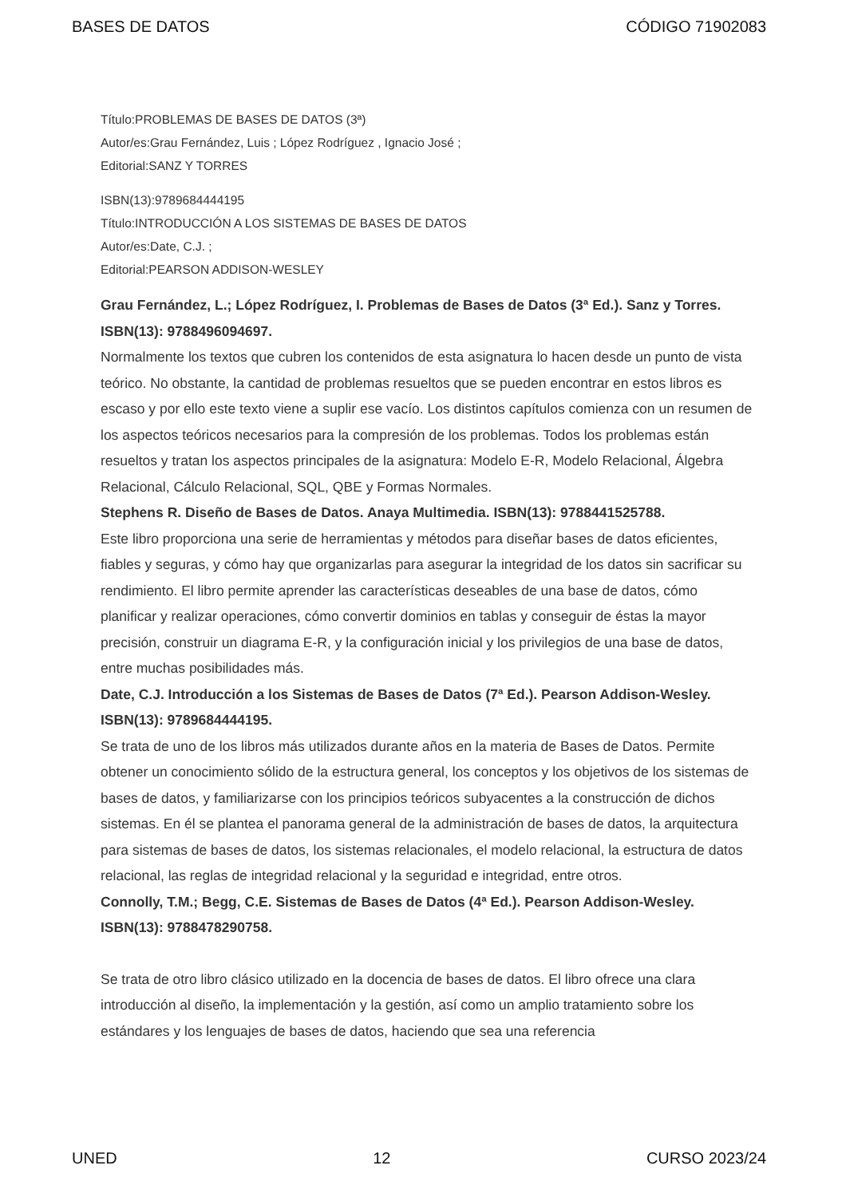BASES DE DATOS CÓDIGO 71902083
Título:PROBLEMAS DE BASES DE DATOS (3ª)
Autor/es:Grau Fernández, Luis ; López Rodríguez , Ignacio José ;
Editorial:SANZ Y TORRES
ISBN(13):9789684444195
Título:INTRODUCCIÓN A LOS SISTEMAS DE BASES DE DATOS
Autor/es:Date, C.J. ;
Editorial:PEARSON ADDISON-WESLEY
Grau Fernández, L.; López Rodríguez, I. Problemas de Bases de Datos (3ª Ed.). Sanz y Torres. ISBN(13): 9788496094697.
Normalmente los textos que cubren los contenidos de esta asignatura lo hacen desde un punto de vista teórico. No obstante, la cantidad de problemas resueltos que se pueden encontrar en estos libros es escaso y por ello este texto viene a suplir ese vacío. Los distintos capítulos comienza con un resumen de los aspectos teóricos necesarios para la compresión de los problemas. Todos los problemas están resueltos y tratan los aspectos principales de la asignatura: Modelo E-R, Modelo Relacional, Álgebra Relacional, Cálculo Relacional, SQL, QBE y Formas Normales.
Stephens R. Diseño de Bases de Datos. Anaya Multimedia. ISBN(13): 9788441525788.
Este libro proporciona una serie de herramientas y métodos para diseñar bases de datos eficientes, fiables y seguras, y cómo hay que organizarlas para asegurar la integridad de los datos sin sacrificar su rendimiento. El libro permite aprender las características deseables de una base de datos, cómo planificar y realizar operaciones, cómo convertir dominios en tablas y conseguir de éstas la mayor precisión, construir un diagrama E-R, y la configuración inicial y los privilegios de una base de datos, entre muchas posibilidades más.
Date, C.J. Introducción a los Sistemas de Bases de Datos (7ª Ed.). Pearson Addison-Wesley. ISBN(13): 9789684444195.
Se trata de uno de los libros más utilizados durante años en la materia de Bases de Datos. Permite obtener un conocimiento sólido de la estructura general, los conceptos y los objetivos de los sistemas de bases de datos, y familiarizarse con los principios teóricos subyacentes a la construcción de dichos sistemas. En él se plantea el panorama general de la administración de bases de datos, la arquitectura para sistemas de bases de datos, los sistemas relacionales, el modelo relacional, la estructura de datos relacional, las reglas de integridad relacional y la seguridad e integridad, entre otros.
Connolly, T.M.; Begg, C.E. Sistemas de Bases de Datos (4ª Ed.). Pearson Addison-Wesley. ISBN(13): 9788478290758.
Se trata de otro libro clásico utilizado en la docencia de bases de datos. El libro ofrece una clara introducción al diseño, la implementación y la gestión, así como un amplio tratamiento sobre los estándares y los lenguajes de bases de datos, haciendo que sea una referencia
UNED 12 CURSO 2023/24